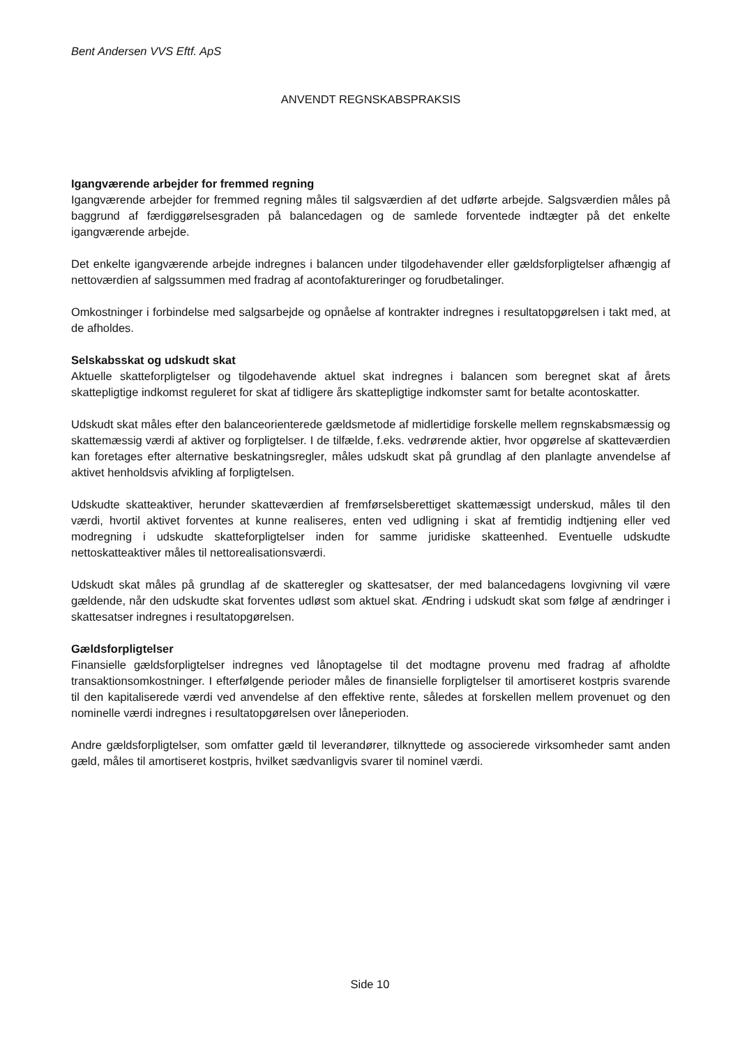Bent Andersen VVS Eftf. ApS
ANVENDT REGNSKABSPRAKSIS
Igangværende arbejder for fremmed regning
Igangværende arbejder for fremmed regning måles til salgsværdien af det udførte arbejde. Salgsværdien måles på baggrund af færdiggørelsesgraden på balancedagen og de samlede forventede indtægter på det enkelte igangværende arbejde.
Det enkelte igangværende arbejde indregnes i balancen under tilgodehavender eller gældsforpligtelser afhængig af nettoværdien af salgssummen med fradrag af acontofaktureringer og forudbetalinger.
Omkostninger i forbindelse med salgsarbejde og opnåelse af kontrakter indregnes i resultatopgørelsen i takt med, at de afholdes.
Selskabsskat og udskudt skat
Aktuelle skatteforpligtelser og tilgodehavende aktuel skat indregnes i balancen som beregnet skat af årets skattepligtige indkomst reguleret for skat af tidligere års skattepligtige indkomster samt for betalte acontoskatter.
Udskudt skat måles efter den balanceorienterede gældsmetode af midlertidige forskelle mellem regnskabsmæssig og skattemæssig værdi af aktiver og forpligtelser. I de tilfælde, f.eks. vedrørende aktier, hvor opgørelse af skatteværdien kan foretages efter alternative beskatningsregler, måles udskudt skat på grundlag af den planlagte anvendelse af aktivet henholdsvis afvikling af forpligtelsen.
Udskudte skatteaktiver, herunder skatteværdien af fremførselsberettiget skattemæssigt underskud, måles til den værdi, hvortil aktivet forventes at kunne realiseres, enten ved udligning i skat af fremtidig indtjening eller ved modregning i udskudte skatteforpligtelser inden for samme juridiske skatteenhed. Eventuelle udskudte nettoskatteaktiver måles til nettorealisationsværdi.
Udskudt skat måles på grundlag af de skatteregler og skattesatser, der med balancedagens lovgivning vil være gældende, når den udskudte skat forventes udløst som aktuel skat. Ændring i udskudt skat som følge af ændringer i skattesatser indregnes i resultatopgørelsen.
Gældsforpligtelser
Finansielle gældsforpligtelser indregnes ved lånoptagelse til det modtagne provenu med fradrag af afholdte transaktionsomkostninger. I efterfølgende perioder måles de finansielle forpligtelser til amortiseret kostpris svarende til den kapitaliserede værdi ved anvendelse af den effektive rente, således at forskellen mellem provenuet og den nominelle værdi indregnes i resultatopgørelsen over låneperioden.
Andre gældsforpligtelser, som omfatter gæld til leverandører, tilknyttede og associerede virksomheder samt anden gæld, måles til amortiseret kostpris, hvilket sædvanligvis svarer til nominel værdi.
Side 10